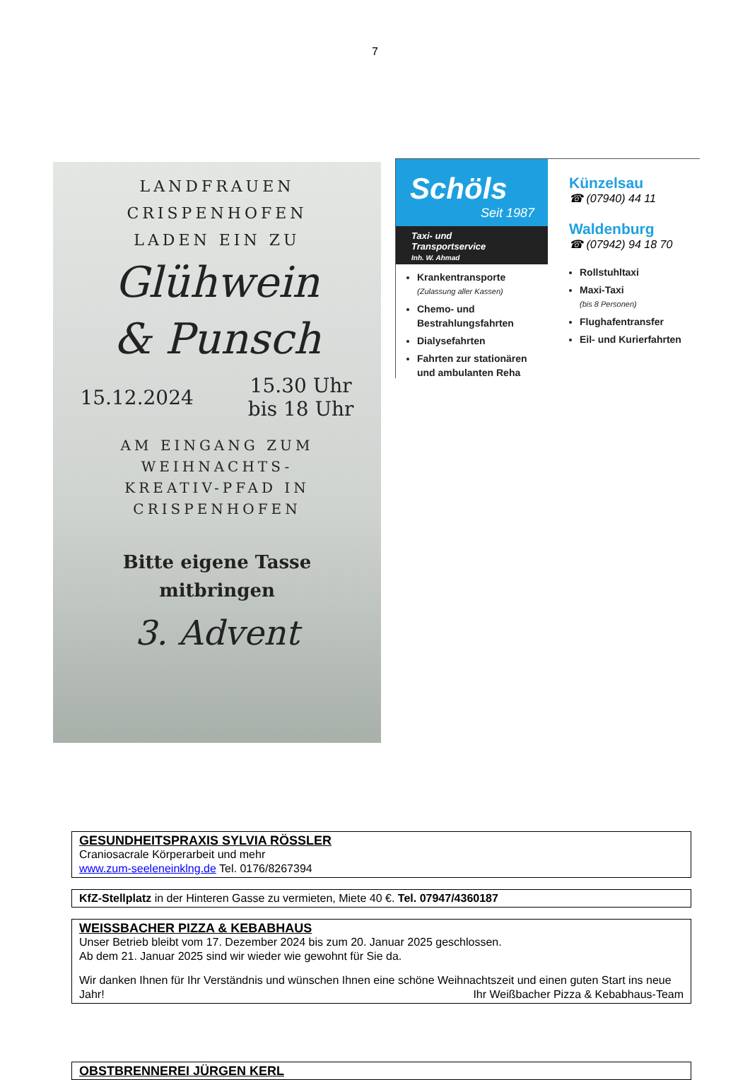7
LANDFRAUEN CRISPENHOFEN
LADEN EIN ZU
Glühwein
& Punsch
15.12.2024 15.30 Uhr
bis 18 Uhr
AM EINGANG ZUM
WEIHNACHTS-
KREATIV-PFAD IN
CRISPENHOFEN
Bitte eigene Tasse
mitbringen
3. Advent
Schöls
Seit 1987
Taxi- und
Transportservice
Inh. W. Ahmad
Krankentransporte
(Zulassung aller Kassen)
Chemo- und Bestrahlungsfahrten
Dialysefahrten
Fahrten zur stationären und ambulanten Reha
Künzelsau
☎ (07940) 44 11
Waldenburg
☎ (07942) 94 18 70
Rollstuhltaxi
Maxi-Taxi
(bis 8 Personen)
Flughafentransfer
Eil- und Kurierfahrten
GESUNDHEITSPRAXIS SYLVIA RÖSSLER
Craniosacrale Körperarbeit und mehr
www.zum-seeleneinklng.de Tel. 0176/8267394
KfZ-Stellplatz in der Hinteren Gasse zu vermieten, Miete 40 €. Tel. 07947/4360187
WEISSBACHER PIZZA & KEBABHAUS
Unser Betrieb bleibt vom 17. Dezember 2024 bis zum 20. Januar 2025 geschlossen.
Ab dem 21. Januar 2025 sind wir wieder wie gewohnt für Sie da.
Wir danken Ihnen für Ihr Verständnis und wünschen Ihnen eine schöne Weihnachtszeit und einen guten Start ins neue Jahr! Ihr Weißbacher Pizza & Kebabhaus-Team
OBSTBRENNEREI JÜRGEN KERL